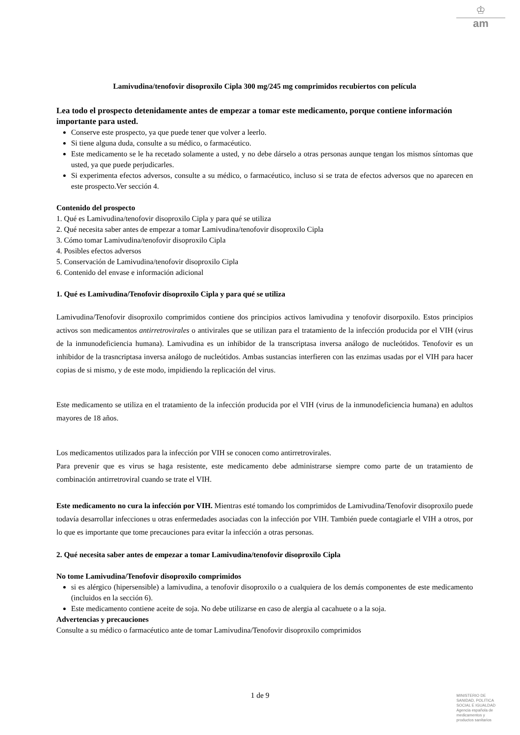♔
am
Lamivudina/tenofovir disoproxilo Cipla 300 mg/245 mg comprimidos recubiertos con película
Lea todo el prospecto detenidamente antes de empezar a tomar este medicamento, porque contiene información importante para usted.
Conserve este prospecto, ya que puede tener que volver a leerlo.
Si tiene alguna duda, consulte a su médico, o farmacéutico.
Este medicamento se le ha recetado solamente a usted, y no debe dárselo a otras personas aunque tengan los mismos síntomas que usted, ya que puede perjudicarles.
Si experimenta efectos adversos, consulte a su médico, o farmacéutico, incluso si se trata de efectos adversos que no aparecen en este prospecto.Ver sección 4.
Contenido del prospecto
1. Qué es Lamivudina/tenofovir disoproxilo Cipla y para qué se utiliza
2. Qué necesita saber antes de empezar a tomar Lamivudina/tenofovir disoproxilo Cipla
3. Cómo tomar Lamivudina/tenofovir disoproxilo Cipla
4. Posibles efectos adversos
5. Conservación de Lamivudina/tenofovir disoproxilo Cipla
6. Contenido del envase e información adicional
1. Qué es Lamivudina/Tenofovir disoproxilo Cipla y para qué se utiliza
Lamivudina/Tenofovir disoproxilo comprimidos contiene dos principios activos lamivudina y tenofovir disorpoxilo. Estos principios activos son medicamentos antirretrovirales o antivirales que se utilizan para el tratamiento de la infección producida por el VIH (virus de la inmunodeficiencia humana). Lamivudina es un inhibidor de la transcriptasa inversa análogo de nucleótidos. Tenofovir es un inhibidor de la trasncriptasa inversa análogo de nucleótidos. Ambas sustancias interfieren con las enzimas usadas por el VIH para hacer copias de si mismo, y de este modo, impidiendo la replicación del virus.
Este medicamento se utiliza en el tratamiento de la infección producida por el VIH (virus de la inmunodeficiencia humana) en adultos mayores de 18 años.
Los medicamentos utilizados para la infección por VIH se conocen como antirretrovirales.
Para prevenir que es virus se haga resistente, este medicamento debe administrarse siempre como parte de un tratamiento de combinación antirretroviral cuando se trate el VIH.
Este medicamento no cura la infección por VIH. Mientras esté tomando los comprimidos de Lamivudina/Tenofovir disoproxilo puede todavía desarrollar infecciones u otras enfermedades asociadas con la infección por VIH. También puede contagiarle el VIH a otros, por lo que es importante que tome precauciones para evitar la infección a otras personas.
2. Qué necesita saber antes de empezar a tomar Lamivudina/tenofovir disoproxilo Cipla
No tome Lamivudina/Tenofovir disoproxilo comprimidos
si es alérgico (hipersensible) a lamivudina, a tenofovir disoproxilo o a cualquiera de los demás componentes de este medicamento (incluidos en la sección 6).
Este medicamento contiene aceite de soja. No debe utilizarse en caso de alergia al cacahuete o a la soja.
Advertencias y precauciones
Consulte a su médico o farmacéutico ante de tomar Lamivudina/Tenofovir disoproxilo comprimidos
1 de 9
MINISTERIO DE
SANIDAD, POLITICA
SOCIAL E IGUALDAD
Agencia española de
medicamentos y
productos sanitarios